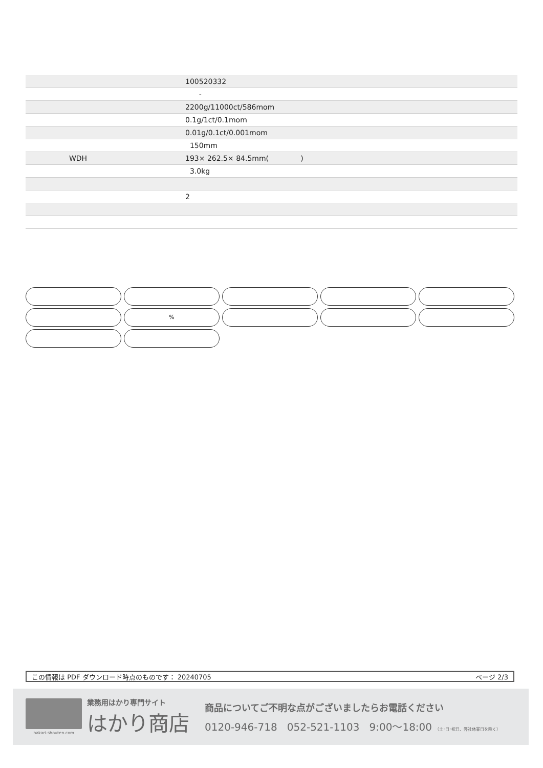| | 100520332 |
| | - |
| | 2200g/11000ct/586mom |
| | 0.1g/1ct/0.1mom |
| | 0.01g/0.1ct/0.001mom |
| | 150mm |
| WDH | 193× 262.5× 84.5mm( ) |
| | 3.0kg |
| | 2 |
%
この情報は PDF ダウンロード時点のものです： 20240705 ページ 2/3
hakari-shouten.com
業務用はかり専門サイト
はかり商店
商品についてご不明な点がございましたらお電話ください
0120-946-718 052-521-1103 9:00〜18:00 （土･日･祝日、弊社休業日を除く）